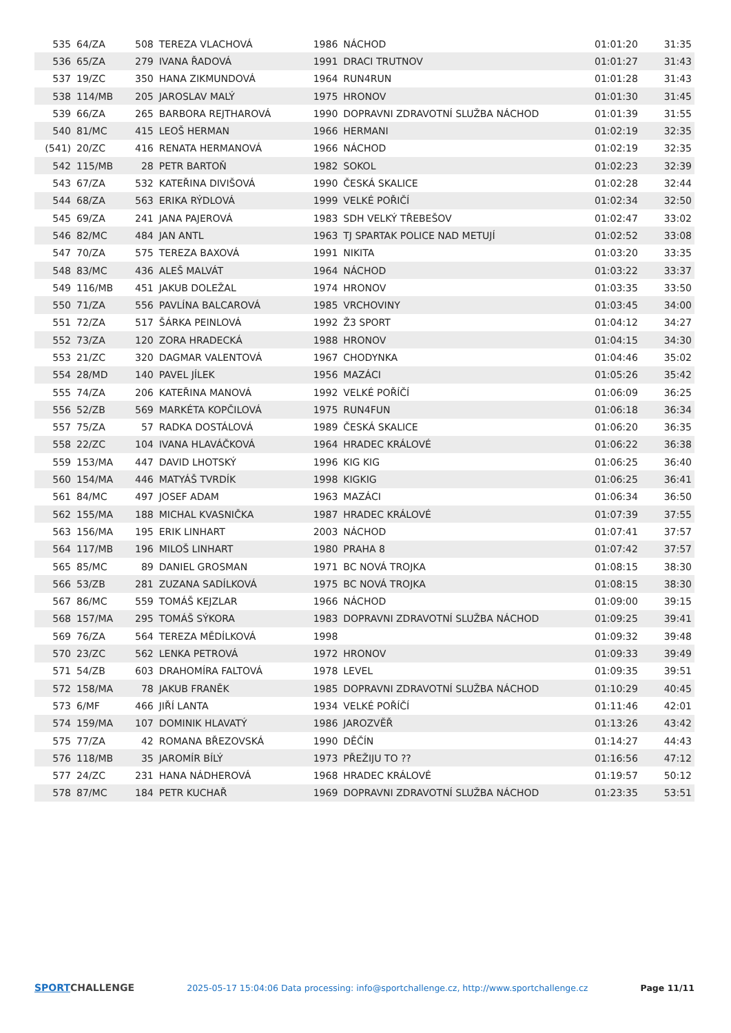| 535 | 64/ZA | 508 | TEREZA VLACHOVÁ | 1986 | NÁCHOD | 01:01:20 | 31:35 |
| 536 | 65/ZA | 279 | IVANA ŘADOVÁ | 1991 | DRACI TRUTNOV | 01:01:27 | 31:43 |
| 537 | 19/ZC | 350 | HANA ZIKMUNDOVÁ | 1964 | RUN4RUN | 01:01:28 | 31:43 |
| 538 | 114/MB | 205 | JAROSLAV MALÝ | 1975 | HRONOV | 01:01:30 | 31:45 |
| 539 | 66/ZA | 265 | BARBORA REJTHAROVÁ | 1990 | DOPRAVNI ZDRAVOTNÍ SLUŽBA NÁCHOD | 01:01:39 | 31:55 |
| 540 | 81/MC | 415 | LEOŠ HERMAN | 1966 | HERMANI | 01:02:19 | 32:35 |
| (541) | 20/ZC | 416 | RENATA HERMANOVÁ | 1966 | NÁCHOD | 01:02:19 | 32:35 |
| 542 | 115/MB | 28 | PETR BARTOŇ | 1982 | SOKOL | 01:02:23 | 32:39 |
| 543 | 67/ZA | 532 | KATEŘINA DIVIŠOVÁ | 1990 | ČESKÁ SKALICE | 01:02:28 | 32:44 |
| 544 | 68/ZA | 563 | ERIKA RÝDLOVÁ | 1999 | VELKÉ POŘIČÍ | 01:02:34 | 32:50 |
| 545 | 69/ZA | 241 | JANA PAJEROVÁ | 1983 | SDH VELKÝ TŘEBEŠOV | 01:02:47 | 33:02 |
| 546 | 82/MC | 484 | JAN ANTL | 1963 | TJ SPARTAK POLICE NAD METUJÍ | 01:02:52 | 33:08 |
| 547 | 70/ZA | 575 | TEREZA BAXOVÁ | 1991 | NIKITA | 01:03:20 | 33:35 |
| 548 | 83/MC | 436 | ALEŠ MALVÁT | 1964 | NÁCHOD | 01:03:22 | 33:37 |
| 549 | 116/MB | 451 | JAKUB DOLEŽAL | 1974 | HRONOV | 01:03:35 | 33:50 |
| 550 | 71/ZA | 556 | PAVLÍNA BALCAROVÁ | 1985 | VRCHOVINY | 01:03:45 | 34:00 |
| 551 | 72/ZA | 517 | ŠÁRKA PEINLOVÁ | 1992 | Ž3 SPORT | 01:04:12 | 34:27 |
| 552 | 73/ZA | 120 | ZORA HRADECKÁ | 1988 | HRONOV | 01:04:15 | 34:30 |
| 553 | 21/ZC | 320 | DAGMAR VALENTOVÁ | 1967 | CHODYNKA | 01:04:46 | 35:02 |
| 554 | 28/MD | 140 | PAVEL JÍLEK | 1956 | MAZÁCI | 01:05:26 | 35:42 |
| 555 | 74/ZA | 206 | KATEŘINA MANOVÁ | 1992 | VELKÉ POŘÍČÍ | 01:06:09 | 36:25 |
| 556 | 52/ZB | 569 | MARKÉTA KOPČILOVÁ | 1975 | RUN4FUN | 01:06:18 | 36:34 |
| 557 | 75/ZA | 57 | RADKA DOSTÁLOVÁ | 1989 | ČESKÁ SKALICE | 01:06:20 | 36:35 |
| 558 | 22/ZC | 104 | IVANA HLAVÁČKOVÁ | 1964 | HRADEC KRÁLOVÉ | 01:06:22 | 36:38 |
| 559 | 153/MA | 447 | DAVID LHOTSKÝ | 1996 | KIG KIG | 01:06:25 | 36:40 |
| 560 | 154/MA | 446 | MATYÁŠ TVRDÍK | 1998 | KIGKIG | 01:06:25 | 36:41 |
| 561 | 84/MC | 497 | JOSEF ADAM | 1963 | MAZÁCI | 01:06:34 | 36:50 |
| 562 | 155/MA | 188 | MICHAL KVASNIČKA | 1987 | HRADEC KRÁLOVÉ | 01:07:39 | 37:55 |
| 563 | 156/MA | 195 | ERIK LINHART | 2003 | NÁCHOD | 01:07:41 | 37:57 |
| 564 | 117/MB | 196 | MILOŠ LINHART | 1980 | PRAHA 8 | 01:07:42 | 37:57 |
| 565 | 85/MC | 89 | DANIEL GROSMAN | 1971 | BC NOVÁ TROJKA | 01:08:15 | 38:30 |
| 566 | 53/ZB | 281 | ZUZANA SADÍLKOVÁ | 1975 | BC NOVÁ TROJKA | 01:08:15 | 38:30 |
| 567 | 86/MC | 559 | TOMÁŠ KEJZLAR | 1966 | NÁCHOD | 01:09:00 | 39:15 |
| 568 | 157/MA | 295 | TOMÁŠ SÝKORA | 1983 | DOPRAVNI ZDRAVOTNÍ SLUŽBA NÁCHOD | 01:09:25 | 39:41 |
| 569 | 76/ZA | 564 | TEREZA MĚDÍLKOVÁ | 1998 | | 01:09:32 | 39:48 |
| 570 | 23/ZC | 562 | LENKA PETROVÁ | 1972 | HRONOV | 01:09:33 | 39:49 |
| 571 | 54/ZB | 603 | DRAHOMÍRA FALTOVÁ | 1978 | LEVEL | 01:09:35 | 39:51 |
| 572 | 158/MA | 78 | JAKUB FRANĚK | 1985 | DOPRAVNI ZDRAVOTNÍ SLUŽBA NÁCHOD | 01:10:29 | 40:45 |
| 573 | 6/MF | 466 | JIŘÍ LANTA | 1934 | VELKÉ POŘÍČÍ | 01:11:46 | 42:01 |
| 574 | 159/MA | 107 | DOMINIK HLAVATÝ | 1986 | JAROZVĚŘ | 01:13:26 | 43:42 |
| 575 | 77/ZA | 42 | ROMANA BŘEZOVSKÁ | 1990 | DĚČÍN | 01:14:27 | 44:43 |
| 576 | 118/MB | 35 | JAROMÍR BÍLÝ | 1973 | PŘEŽIJU TO ?? | 01:16:56 | 47:12 |
| 577 | 24/ZC | 231 | HANA NÁDHEROVÁ | 1968 | HRADEC KRÁLOVÉ | 01:19:57 | 50:12 |
| 578 | 87/MC | 184 | PETR KUCHAŘ | 1969 | DOPRAVNI ZDRAVOTNÍ SLUŽBA NÁCHOD | 01:23:35 | 53:51 |
SPORTCHALLENGE
2025-05-17 15:04:06 Data processing: info@sportchallenge.cz, http://www.sportchallenge.cz
Page 11/11